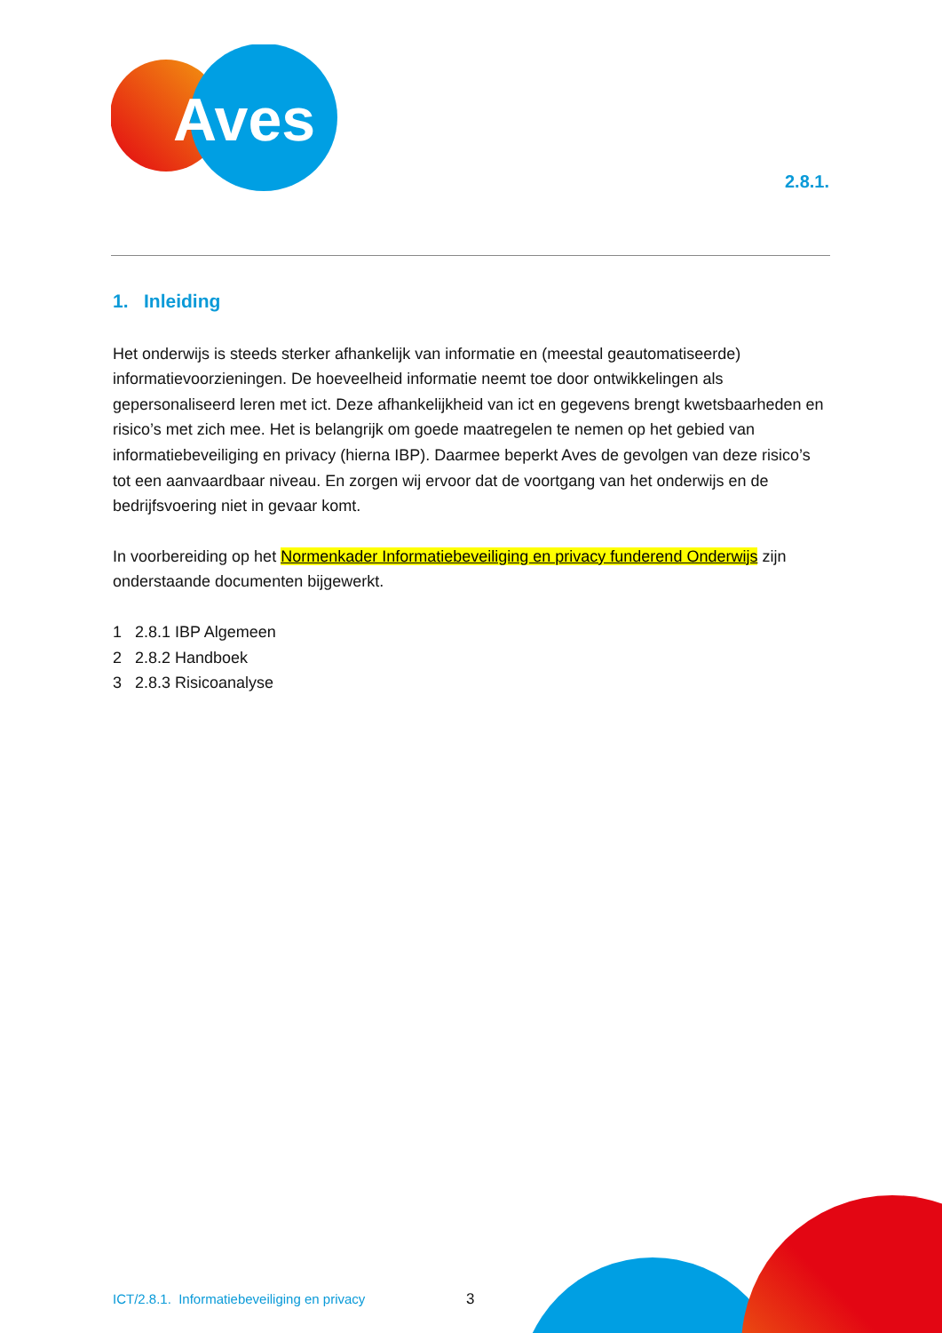Aves
2.8.1.
1. Inleiding
Het onderwijs is steeds sterker afhankelijk van informatie en (meestal geautomatiseerde) informatievoorzieningen. De hoeveelheid informatie neemt toe door ontwikkelingen als gepersonaliseerd leren met ict. Deze afhankelijkheid van ict en gegevens brengt kwetsbaarheden en risico’s met zich mee. Het is belangrijk om goede maatregelen te nemen op het gebied van informatiebeveiliging en privacy (hierna IBP). Daarmee beperkt Aves de gevolgen van deze risico’s tot een aanvaardbaar niveau. En zorgen wij ervoor dat de voortgang van het onderwijs en de bedrijfsvoering niet in gevaar komt.
In voorbereiding op het Normenkader Informatiebeveiliging en privacy funderend Onderwijs zijn onderstaande documenten bijgewerkt.
1 2.8.1 IBP Algemeen
2 2.8.2 Handboek
3 2.8.3 Risicoanalyse
ICT/2.8.1. Informatiebeveiliging en privacy
3